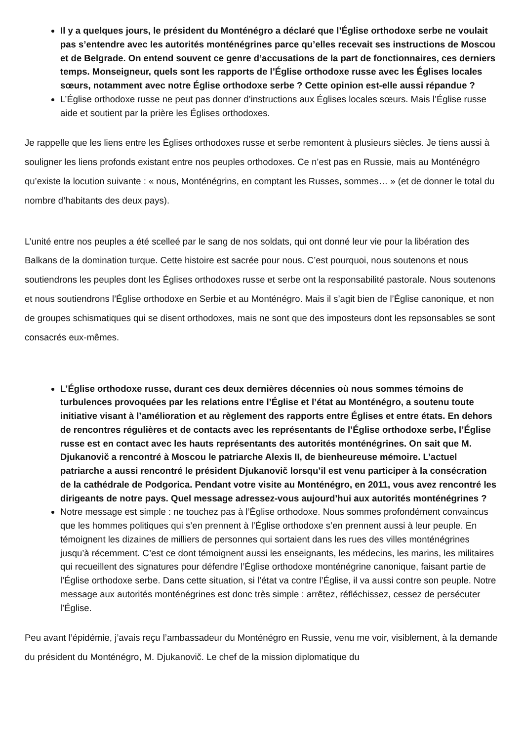Il y a quelques jours, le président du Monténégro a déclaré que l’Église orthodoxe serbe ne voulait pas s’entendre avec les autorités monténégrines parce qu’elles recevait ses instructions de Moscou et de Belgrade. On entend souvent ce genre d’accusations de la part de fonctionnaires, ces derniers temps. Monseigneur, quels sont les rapports de l’Église orthodoxe russe avec les Églises locales sœurs, notamment avec notre Église orthodoxe serbe ? Cette opinion est-elle aussi répandue ?
L’Église orthodoxe russe ne peut pas donner d’instructions aux Églises locales sœurs. Mais l’Église russe aide et soutient par la prière les Églises orthodoxes.
Je rappelle que les liens entre les Églises orthodoxes russe et serbe remontent à plusieurs siècles. Je tiens aussi à souligner les liens profonds existant entre nos peuples orthodoxes. Ce n’est pas en Russie, mais au Monténégro qu’existe la locution suivante : « nous, Monténégrins, en comptant les Russes, sommes… » (et de donner le total du nombre d’habitants des deux pays).
L’unité entre nos peuples a été scelleé par le sang de nos soldats, qui ont donné leur vie pour la libération des Balkans de la domination turque. Cette histoire est sacrée pour nous. C’est pourquoi, nous soutenons et nous soutiendrons les peuples dont les Églises orthodoxes russe et serbe ont la responsabilité pastorale. Nous soutenons et nous soutiendrons l’Église orthodoxe en Serbie et au Monténégro. Mais il s’agit bien de l’Église canonique, et non de groupes schismatiques qui se disent orthodoxes, mais ne sont que des imposteurs dont les repsonsables se sont consacrés eux-mêmes.
L’Église orthodoxe russe, durant ces deux dernières décennies où nous sommes témoins de turbulences provoquées par les relations entre l’Église et l’état au Monténégro, a soutenu toute initiative visant à l’amélioration et au règlement des rapports entre Églises et entre états. En dehors de rencontres régulières et de contacts avec les représentants de l’Église orthodoxe serbe, l’Église russe est en contact avec les hauts représentants des autorités monténégrines. On sait que M. Djukanovič a rencontré à Moscou le patriarche Alexis II, de bienheureuse mémoire. L’actuel patriarche a aussi rencontré le président Djukanovič lorsqu’il est venu participer à la consécration de la cathédrale de Podgorica. Pendant votre visite au Monténégro, en 2011, vous avez rencontré les dirigeants de notre pays. Quel message adressez-vous aujourd’hui aux autorités monténégrines ?
Notre message est simple : ne touchez pas à l’Église orthodoxe. Nous sommes profondément convaincus que les hommes politiques qui s’en prennent à l’Église orthodoxe s’en prennent aussi à leur peuple. En témoignent les dizaines de milliers de personnes qui sortaient dans les rues des villes monténégrines jusqu’à récemment. C’est ce dont témoignent aussi les enseignants, les médecins, les marins, les militaires qui recueillent des signatures pour défendre l’Église orthodoxe monténégrine canonique, faisant partie de l’Église orthodoxe serbe. Dans cette situation, si l’état va contre l’Église, il va aussi contre son peuple. Notre message aux autorités monténégrines est donc très simple : arrêtez, réfléchissez, cessez de persécuter l’Église.
Peu avant l’épidémie, j’avais reçu l’ambassadeur du Monténégro en Russie, venu me voir, visiblement, à la demande du président du Monténégro, M. Djukanovič. Le chef de la mission diplomatique du